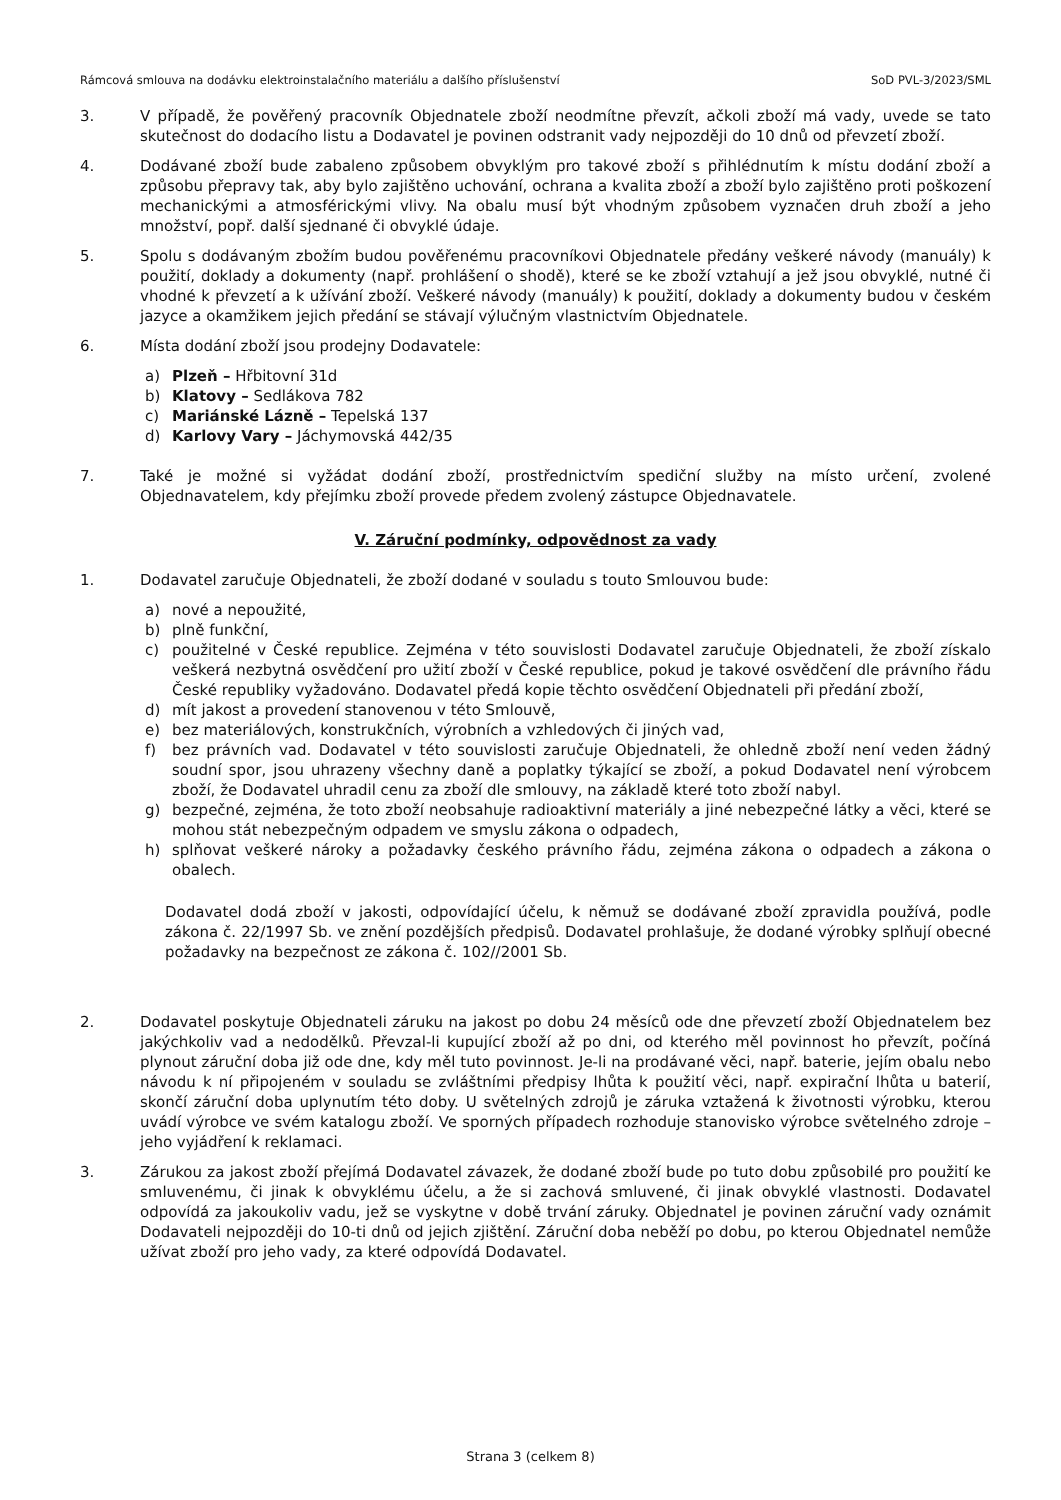Rámcová smlouva na dodávku elektroinstalačního materiálu a dalšího příslušenství SoD PVL-3/2023/SML
3. V případě, že pověřený pracovník Objednatele zboží neodmítne převzít, ačkoli zboží má vady, uvede se tato skutečnost do dodacího listu a Dodavatel je povinen odstranit vady nejpozději do 10 dnů od převzetí zboží.
4. Dodávané zboží bude zabaleno způsobem obvyklým pro takové zboží s přihlédnutím k místu dodání zboží a způsobu přepravy tak, aby bylo zajištěno uchování, ochrana a kvalita zboží a zboží bylo zajištěno proti poškození mechanickými a atmosférickými vlivy. Na obalu musí být vhodným způsobem vyznačen druh zboží a jeho množství, popř. další sjednané či obvyklé údaje.
5. Spolu s dodávaným zbožím budou pověřenému pracovníkovi Objednatele předány veškeré návody (manuály) k použití, doklady a dokumenty (např. prohlášení o shodě), které se ke zboží vztahují a jež jsou obvyklé, nutné či vhodné k převzetí a k užívání zboží. Veškeré návody (manuály) k použití, doklady a dokumenty budou v českém jazyce a okamžikem jejich předání se stávají výlučným vlastnictvím Objednatele.
6. Místa dodání zboží jsou prodejny Dodavatele:
a) Plzeň – Hřbitovní 31d
b) Klatovy – Sedlákova 782
c) Mariánské Lázně – Tepelská 137
d) Karlovy Vary – Jáchymovská 442/35
7. Také je možné si vyžádat dodání zboží, prostřednictvím spediční služby na místo určení, zvolené Objednavatelem, kdy přejímku zboží provede předem zvolený zástupce Objednavatele.
V. Záruční podmínky, odpovědnost za vady
1. Dodavatel zaručuje Objednateli, že zboží dodané v souladu s touto Smlouvou bude:
a) nové a nepoužité,
b) plně funkční,
c) použitelné v České republice. Zejména v této souvislosti Dodavatel zaručuje Objednateli, že zboží získalo veškerá nezbytná osvědčení pro užití zboží v České republice, pokud je takové osvědčení dle právního řádu České republiky vyžadováno. Dodavatel předá kopie těchto osvědčení Objednateli při předání zboží,
d) mít jakost a provedení stanovenou v této Smlouvě,
e) bez materiálových, konstrukčních, výrobních a vzhledových či jiných vad,
f) bez právních vad. Dodavatel v této souvislosti zaručuje Objednateli, že ohledně zboží není veden žádný soudní spor, jsou uhrazeny všechny daně a poplatky týkající se zboží, a pokud Dodavatel není výrobcem zboží, že Dodavatel uhradil cenu za zboží dle smlouvy, na základě které toto zboží nabyl.
g) bezpečné, zejména, že toto zboží neobsahuje radioaktivní materiály a jiné nebezpečné látky a věci, které se mohou stát nebezpečným odpadem ve smyslu zákona o odpadech,
h) splňovat veškeré nároky a požadavky českého právního řádu, zejména zákona o odpadech a zákona o obalech.
Dodavatel dodá zboží v jakosti, odpovídající účelu, k němuž se dodávané zboží zpravidla používá, podle zákona č. 22/1997 Sb. ve znění pozdějších předpisů. Dodavatel prohlašuje, že dodané výrobky splňují obecné požadavky na bezpečnost ze zákona č. 102//2001 Sb.
2. Dodavatel poskytuje Objednateli záruku na jakost po dobu 24 měsíců ode dne převzetí zboží Objednatelem bez jakýchkoliv vad a nedodělků. Převzal-li kupující zboží až po dni, od kterého měl povinnost ho převzít, počíná plynout záruční doba již ode dne, kdy měl tuto povinnost. Je-li na prodávané věci, např. baterie, jejím obalu nebo návodu k ní připojeném v souladu se zvláštními předpisy lhůta k použití věci, např. expirační lhůta u baterií, skončí záruční doba uplynutím této doby. U světelných zdrojů je záruka vztažená k životnosti výrobku, kterou uvádí výrobce ve svém katalogu zboží. Ve sporných případech rozhoduje stanovisko výrobce světelného zdroje – jeho vyjádření k reklamaci.
3. Zárukou za jakost zboží přejímá Dodavatel závazek, že dodané zboží bude po tuto dobu způsobilé pro použití ke smluvenému, či jinak k obvyklému účelu, a že si zachová smluvené, či jinak obvyklé vlastnosti. Dodavatel odpovídá za jakoukoliv vadu, jež se vyskytne v době trvání záruky. Objednatel je povinen záruční vady oznámit Dodavateli nejpozději do 10-ti dnů od jejich zjištění. Záruční doba neběží po dobu, po kterou Objednatel nemůže užívat zboží pro jeho vady, za které odpovídá Dodavatel.
Strana 3 (celkem 8)